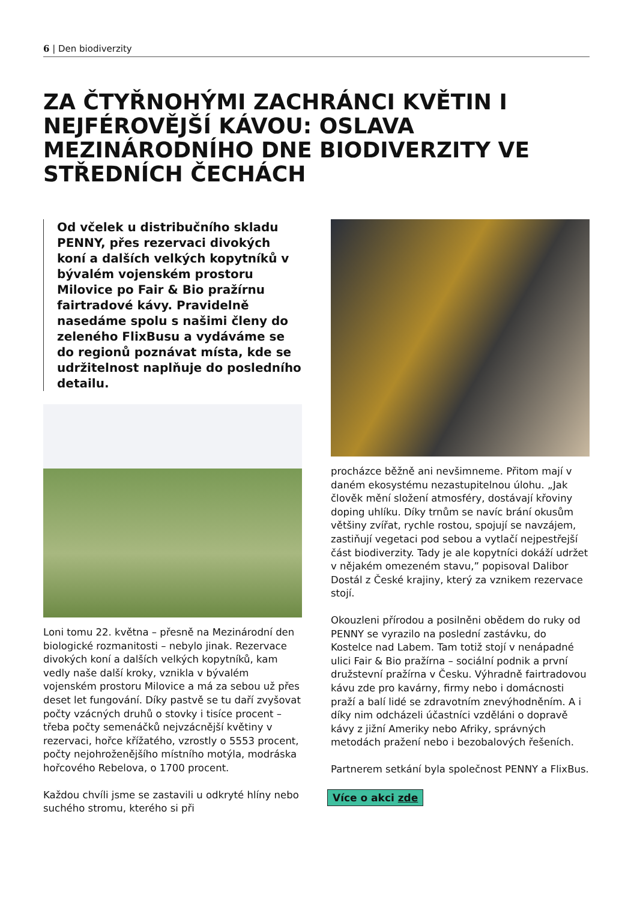6 | Den biodiverzity
ZA ČTYŘNOHÝMI ZACHRÁNCI KVĚTIN I NEJFÉROVĚJŠÍ KÁVOU: OSLAVA MEZINÁRODNÍHO DNE BIODIVERZITY VE STŘEDNÍCH ČECHÁCH
Od včelek u distribučního skladu PENNY, přes rezervaci divokých koní a dalších velkých kopytníků v bývalém vojenském prostoru Milovice po Fair & Bio pražírnu fairtradové kávy. Pravidelně nasedáme spolu s našimi členy do zeleného FlixBusu a vydáváme se do regionů poznávat místa, kde se udržitelnost naplňuje do posledního detailu.
Loni tomu 22. května – přesně na Mezinárodní den biologické rozmanitosti – nebylo jinak. Rezervace divokých koní a dalších velkých kopytníků, kam vedly naše další kroky, vznikla v bývalém vojenském prostoru Milovice a má za sebou už přes deset let fungování. Díky pastvě se tu daří zvyšovat počty vzácných druhů o stovky i tisíce procent – třeba počty semenáčků nejvzácnější květiny v rezervaci, hořce křížatého, vzrostly o 5553 procent, počty nejohroženějšího místního motýla, modráska hořcového Rebelova, o 1700 procent.
Každou chvíli jsme se zastavili u odkryté hlíny nebo suchého stromu, kterého si při
procházce běžně ani nevšimneme. Přitom mají v daném ekosystému nezastupitelnou úlohu. „Jak člověk mění složení atmosféry, dostávají křoviny doping uhlíku. Díky trnům se navíc brání okusům většiny zvířat, rychle rostou, spojují se navzájem, zastiňují vegetaci pod sebou a vytlačí nejpestřejší část biodiverzity. Tady je ale kopytníci dokáží udržet v nějakém omezeném stavu,” popisoval Dalibor Dostál z České krajiny, který za vznikem rezervace stojí.
Okouzleni přírodou a posilněni obědem do ruky od PENNY se vyrazilo na poslední zastávku, do Kostelce nad Labem. Tam totiž stojí v nenápadné ulici Fair & Bio pražírna – sociální podnik a první družstevní pražírna v Česku. Výhradně fairtradovou kávu zde pro kavárny, firmy nebo i domácnosti praží a balí lidé se zdravotním znevýhodněním. A i díky nim odcházeli účastníci vzděláni o dopravě kávy z jižní Ameriky nebo Afriky, správných metodách pražení nebo i bezobalových řešeních.
Partnerem setkání byla společnost PENNY a FlixBus.
Více o akci zde